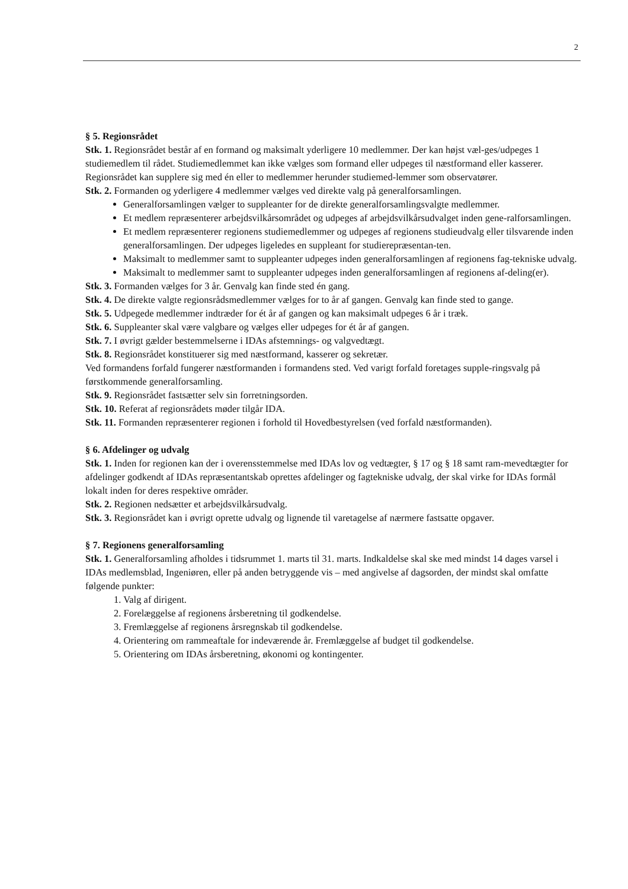2
§ 5. Regionsrådet
Stk. 1. Regionsrådet består af en formand og maksimalt yderligere 10 medlemmer. Der kan højst væl-ges/udpeges 1 studiemedlem til rådet. Studiemedlemmet kan ikke vælges som formand eller udpeges til næstformand eller kasserer. Regionsrådet kan supplere sig med én eller to medlemmer herunder studiemed-lemmer som observatører.
Stk. 2. Formanden og yderligere 4 medlemmer vælges ved direkte valg på generalforsamlingen.
Generalforsamlingen vælger to suppleanter for de direkte generalforsamlingsvalgte medlemmer.
Et medlem repræsenterer arbejdsvilkårsområdet og udpeges af arbejdsvilkårsudvalget inden gene-ralforsamlingen.
Et medlem repræsenterer regionens studiemedlemmer og udpeges af regionens studieudvalg eller tilsvarende inden generalforsamlingen. Der udpeges ligeledes en suppleant for studierepræsentan-ten.
Maksimalt to medlemmer samt to suppleanter udpeges inden generalforsamlingen af regionens fag-tekniske udvalg.
Maksimalt to medlemmer samt to suppleanter udpeges inden generalforsamlingen af regionens af-deling(er).
Stk. 3. Formanden vælges for 3 år. Genvalg kan finde sted én gang.
Stk. 4. De direkte valgte regionsrådsmedlemmer vælges for to år af gangen. Genvalg kan finde sted to gange.
Stk. 5. Udpegede medlemmer indtræder for ét år af gangen og kan maksimalt udpeges 6 år i træk.
Stk. 6. Suppleanter skal være valgbare og vælges eller udpeges for ét år af gangen.
Stk. 7. I øvrigt gælder bestemmelserne i IDAs afstemnings- og valgvedtægt.
Stk. 8. Regionsrådet konstituerer sig med næstformand, kasserer og sekretær.
Ved formandens forfald fungerer næstformanden i formandens sted. Ved varigt forfald foretages supple-ringsvalg på førstkommende generalforsamling.
Stk. 9. Regionsrådet fastsætter selv sin forretningsorden.
Stk. 10. Referat af regionsrådets møder tilgår IDA.
Stk. 11. Formanden repræsenterer regionen i forhold til Hovedbestyrelsen (ved forfald næstformanden).
§ 6. Afdelinger og udvalg
Stk. 1. Inden for regionen kan der i overensstemmelse med IDAs lov og vedtægter, § 17 og § 18 samt ram-mevedtægter for afdelinger godkendt af IDAs repræsentantskab oprettes afdelinger og fagtekniske udvalg, der skal virke for IDAs formål lokalt inden for deres respektive områder.
Stk. 2. Regionen nedsætter et arbejdsvilkårsudvalg.
Stk. 3. Regionsrådet kan i øvrigt oprette udvalg og lignende til varetagelse af nærmere fastsatte opgaver.
§ 7. Regionens generalforsamling
Stk. 1. Generalforsamling afholdes i tidsrummet 1. marts til 31. marts. Indkaldelse skal ske med mindst 14 dages varsel i IDAs medlemsblad, Ingeniøren, eller på anden betryggende vis – med angivelse af dagsorden, der mindst skal omfatte følgende punkter:
1. Valg af dirigent.
2. Forelæggelse af regionens årsberetning til godkendelse.
3. Fremlæggelse af regionens årsregnskab til godkendelse.
4. Orientering om rammeaftale for indeværende år. Fremlæggelse af budget til godkendelse.
5. Orientering om IDAs årsberetning, økonomi og kontingenter.